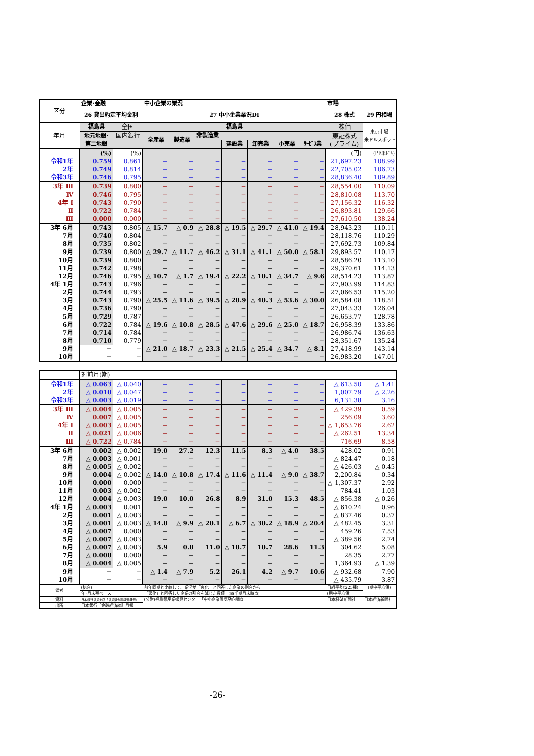| 区分 | 企業･金融 | | 中小企業の業況 | | | | | | | 市場 | |
| | 26 貸出約定平均金利 | | 27 中小企業業況DI | | | | | | | 28 株式 | 29 円相場 |
| 年月 | 福島県 | 全国 | 福島県 | | | | | | | 株価 | 東京市場 米ドルスポット) |
| | 地元地銀･ 第二地銀 | 国内銀行 | 全産業 | 製造業 | 非製造業 | | | | | 東証株式 (プライム) | |
| | | | | | | 建設業 | 卸売業 | 小売業 | ｻｰﾋﾞｽ業 | | |
| | (%) | (%) | | | | | | | | (円) | (円/米ﾄﾞﾙ) |
| 令和1年 | 0.759 | 0.861 | − | − | − | − | − | − | − | 21,697.23 | 108.99 |
| 2年 | 0.749 | 0.814 | − | − | − | − | − | − | − | 22,705.02 | 106.73 |
| 令和3年 | 0.746 | 0.795 | − | − | − | − | − | − | − | 28,836.40 | 109.89 |
| 3年 Ⅲ | 0.739 | 0.800 | − | − | − | − | − | − | − | 28,554.00 | 110.09 |
| Ⅳ | 0.746 | 0.795 | − | − | − | − | − | − | − | 28,810.08 | 113.70 |
| 4年 Ⅰ | 0.743 | 0.790 | − | − | − | − | − | − | − | 27,156.32 | 116.32 |
| Ⅱ | 0.722 | 0.784 | − | − | − | − | − | − | − | 26,893.81 | 129.66 |
| Ⅲ | 0.000 | 0.000 | − | − | − | − | − | − | − | 27,610.50 | 138.24 |
| 3年 6月 | 0.743 | 0.805 | △ 15.7 | △ 0.9 | △ 28.8 | △ 19.5 | △ 29.7 | △ 41.0 | △ 19.4 | 28,943.23 | 110.11 |
| 7月 | 0.740 | 0.804 | − | − | − | − | − | − | − | 28,118.76 | 110.29 |
| 8月 | 0.735 | 0.802 | − | − | − | − | − | − | − | 27,692.73 | 109.84 |
| 9月 | 0.739 | 0.800 | △ 29.7 | △ 11.7 | △ 46.2 | △ 31.1 | △ 41.1 | △ 50.0 | △ 58.1 | 29,893.57 | 110.17 |
| 10月 | 0.739 | 0.800 | − | − | − | − | − | − | − | 28,586.20 | 113.10 |
| 11月 | 0.742 | 0.798 | − | − | − | − | − | − | − | 29,370.61 | 114.13 |
| 12月 | 0.746 | 0.795 | △ 10.7 | △ 1.7 | △ 19.4 | △ 22.2 | △ 10.1 | △ 34.7 | △ 9.6 | 28,514.23 | 113.87 |
| 4年 1月 | 0.743 | 0.796 | − | − | − | − | − | − | − | 27,903.99 | 114.83 |
| 2月 | 0.744 | 0.793 | − | − | − | − | − | − | − | 27,066.53 | 115.20 |
| 3月 | 0.743 | 0.790 | △ 25.5 | △ 11.6 | △ 39.5 | △ 28.9 | △ 40.3 | △ 53.6 | △ 30.0 | 26,584.08 | 118.51 |
| 4月 | 0.736 | 0.790 | − | − | − | − | − | − | − | 27,043.33 | 126.04 |
| 5月 | 0.729 | 0.787 | − | − | − | − | − | − | − | 26,653.77 | 128.78 |
| 6月 | 0.722 | 0.784 | △ 19.6 | △ 10.8 | △ 28.5 | △ 47.6 | △ 29.6 | △ 25.0 | △ 18.7 | 26,958.39 | 133.86 |
| 7月 | 0.714 | 0.784 | − | − | − | − | − | − | − | 26,986.74 | 136.63 |
| 8月 | 0.710 | 0.779 | − | − | − | − | − | − | − | 28,351.67 | 135.24 |
| 9月 | − | − | △ 21.0 | △ 18.7 | △ 23.3 | △ 21.5 | △ 25.4 | △ 34.7 | △ 8.1 | 27,418.99 | 143.14 |
| 10月 | − | − | − | − | − | − | − | − | − | 26,983.20 | 147.01 |
| | 対前月(期) | | | | | | | | | | |
| 令和1年 | △ 0.063 | △ 0.040 | − | − | − | − | − | − | − | △ 613.50 | △ 1.41 |
| 2年 | △ 0.010 | △ 0.047 | − | − | − | − | − | − | − | 1,007.79 | △ 2.26 |
| 令和3年 | △ 0.003 | △ 0.019 | − | − | − | − | − | − | − | 6,131.38 | 3.16 |
| 3年 Ⅲ | △ 0.004 | △ 0.005 | − | − | − | − | − | − | − | △ 429.39 | 0.59 |
| Ⅳ | 0.007 | △ 0.005 | − | − | − | − | − | − | − | 256.09 | 3.60 |
| 4年 Ⅰ | △ 0.003 | △ 0.005 | − | − | − | − | − | − | − | △ 1,653.76 | 2.62 |
| Ⅱ | △ 0.021 | △ 0.006 | − | − | − | − | − | − | − | △ 262.51 | 13.34 |
| Ⅲ | △ 0.722 | △ 0.784 | − | − | − | − | − | − | − | 716.69 | 8.58 |
| 3年 6月 | 0.002 | △ 0.002 | 19.0 | 27.2 | 12.3 | 11.5 | 8.3 | △ 4.0 | 38.5 | 428.02 | 0.91 |
| 7月 | △ 0.003 | △ 0.001 | − | − | − | − | − | − | − | △ 824.47 | 0.18 |
| 8月 | △ 0.005 | △ 0.002 | − | − | − | − | − | − | − | △ 426.03 | △ 0.45 |
| 9月 | 0.004 | △ 0.002 | △ 14.0 | △ 10.8 | △ 17.4 | △ 11.6 | △ 11.4 | △ 9.0 | △ 38.7 | 2,200.84 | 0.34 |
| 10月 | 0.000 | 0.000 | − | − | − | − | − | − | − | △ 1,307.37 | 2.92 |
| 11月 | 0.003 | △ 0.002 | − | − | − | − | − | − | − | 784.41 | 1.03 |
| 12月 | 0.004 | △ 0.003 | 19.0 | 10.0 | 26.8 | 8.9 | 31.0 | 15.3 | 48.5 | △ 856.38 | △ 0.26 |
| 4年 1月 | △ 0.003 | 0.001 | − | − | − | − | − | − | − | △ 610.24 | 0.96 |
| 2月 | 0.001 | △ 0.003 | − | − | − | − | − | − | − | △ 837.46 | 0.37 |
| 3月 | △ 0.001 | △ 0.003 | △ 14.8 | △ 9.9 | △ 20.1 | △ 6.7 | △ 30.2 | △ 18.9 | △ 20.4 | △ 482.45 | 3.31 |
| 4月 | △ 0.007 | 0.000 | − | − | − | − | − | − | − | 459.26 | 7.53 |
| 5月 | △ 0.007 | △ 0.003 | − | − | − | − | − | − | − | △ 389.56 | 2.74 |
| 6月 | △ 0.007 | △ 0.003 | 5.9 | 0.8 | 11.0 | △ 18.7 | 10.7 | 28.6 | 11.3 | 304.62 | 5.08 |
| 7月 | △ 0.008 | 0.000 | − | − | − | − | − | − | − | 28.35 | 2.77 |
| 8月 | △ 0.004 | △ 0.005 | − | − | − | − | − | − | − | 1,364.93 | △ 1.39 |
| 9月 | − | − | △ 1.4 | △ 7.9 | 5.2 | 26.1 | 4.2 | △ 9.7 | 10.6 | △ 932.68 | 7.90 |
| 10月 | − | − | − | − | − | − | − | − | − | △ 435.79 | 3.87 |
| 備考 | (総合) | | 前年同期と比較して、業況が「良化」と回答した企業の割合から | | | | | | | 日経平均(225種) | (期中平均値) |
| | 年･月末残ベース | | 「悪化」と回答した企業の割合を減じた数値 (四半期月末時点) | | | | | | | (期中平均値) | |
| 資料 | 日本銀行福島支店「福島県金融経済概況」 | | (公財)福島県産業振興センター「中小企業景気動向調査」 | | | | | | | 日本経済新聞社 | 日本経済新聞社 |
| 出所 | 日本銀行「金融経済統計月報」 | | | | | | | | | | |
-26-